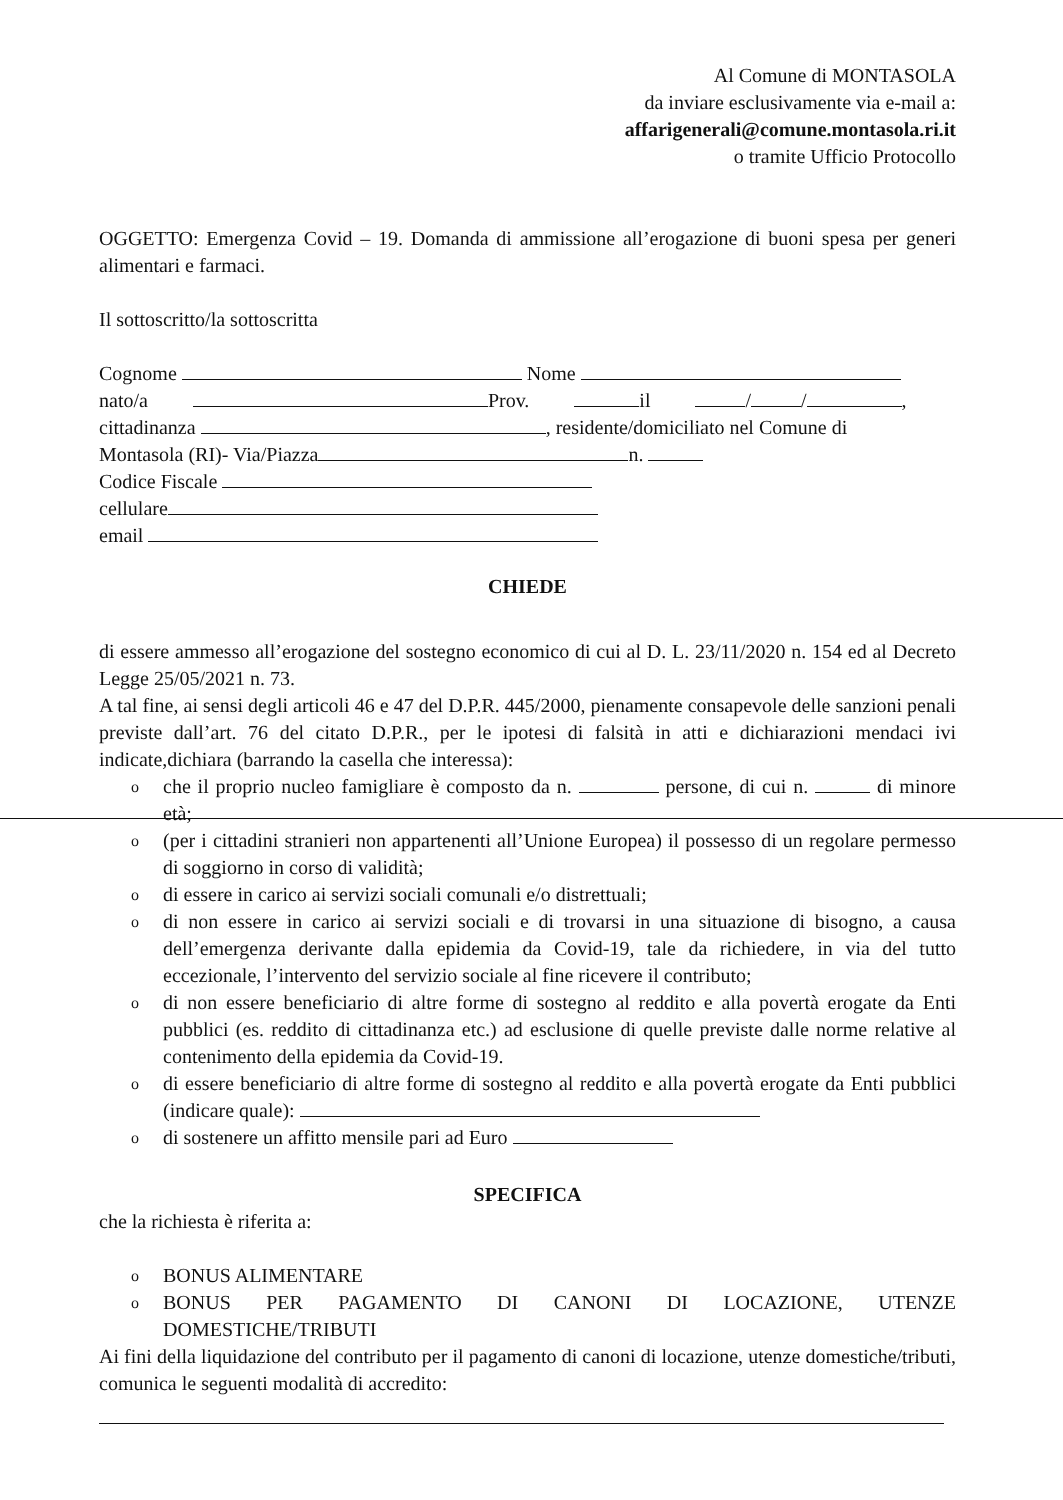Al Comune di MONTASOLA
da inviare esclusivamente via e-mail a:
affarigenerali@comune.montasola.ri.it
o tramite Ufficio Protocollo
OGGETTO: Emergenza Covid – 19. Domanda di ammissione all’erogazione di buoni spesa per generi alimentari e farmaci.
Il sottoscritto/la sottoscritta
Cognome Nome
nato/a Prov. il / / ,
cittadinanza , residente/domiciliato nel Comune di
Montasola (RI)- Via/Piazza n.
Codice Fiscale
cellulare
email
CHIEDE
di essere ammesso all’erogazione del sostegno economico di cui al D. L. 23/11/2020 n. 154 ed al Decreto Legge 25/05/2021 n. 73.
A tal fine, ai sensi degli articoli 46 e 47 del D.P.R. 445/2000, pienamente consapevole delle sanzioni penali previste dall’art. 76 del citato D.P.R., per le ipotesi di falsità in atti e dichiarazioni mendaci ivi indicate,dichiara (barrando la casella che interessa):
o che il proprio nucleo famigliare è composto da n. persone, di cui n. di minore età;
o (per i cittadini stranieri non appartenenti all’Unione Europea) il possesso di un regolare permesso di soggiorno in corso di validità;
o di essere in carico ai servizi sociali comunali e/o distrettuali;
o di non essere in carico ai servizi sociali e di trovarsi in una situazione di bisogno, a causa dell’emergenza derivante dalla epidemia da Covid-19, tale da richiedere, in via del tutto eccezionale, l’intervento del servizio sociale al fine ricevere il contributo;
o di non essere beneficiario di altre forme di sostegno al reddito e alla povertà erogate da Enti pubblici (es. reddito di cittadinanza etc.) ad esclusione di quelle previste dalle norme relative al contenimento della epidemia da Covid-19.
o di essere beneficiario di altre forme di sostegno al reddito e alla povertà erogate da Enti pubblici (indicare quale):
o di sostenere un affitto mensile pari ad Euro
SPECIFICA
che la richiesta è riferita a:
o BONUS ALIMENTARE
o BONUS PER PAGAMENTO DI CANONI DI LOCAZIONE, UTENZE DOMESTICHE/TRIBUTI
Ai fini della liquidazione del contributo per il pagamento di canoni di locazione, utenze domestiche/tributi, comunica le seguenti modalità di accredito: